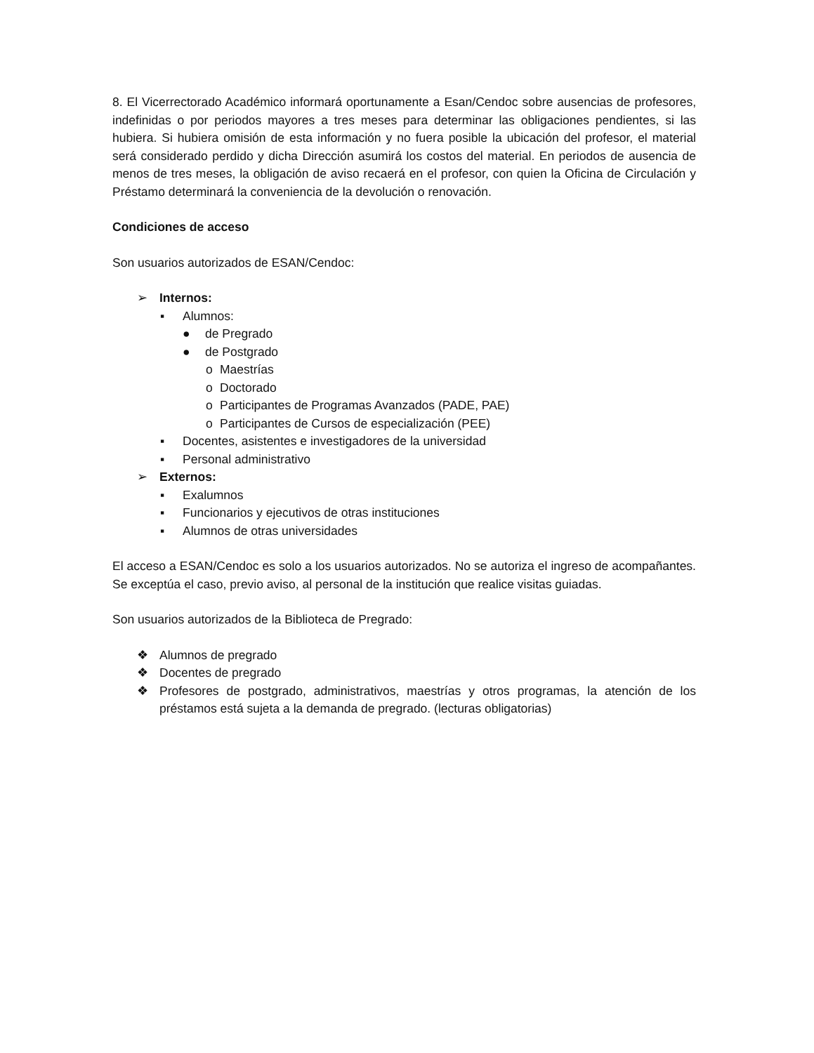8. El Vicerrectorado Académico informará oportunamente a Esan/Cendoc sobre ausencias de profesores, indefinidas o por periodos mayores a tres meses para determinar las obligaciones pendientes, si las hubiera. Si hubiera omisión de esta información y no fuera posible la ubicación del profesor, el material será considerado perdido y dicha Dirección asumirá los costos del material. En periodos de ausencia de menos de tres meses, la obligación de aviso recaerá en el profesor, con quien la Oficina de Circulación y Préstamo determinará la conveniencia de la devolución o renovación.
Condiciones de acceso
Son usuarios autorizados de ESAN/Cendoc:
➢ Internos:
▪ Alumnos:
● de Pregrado
● de Postgrado
o Maestrías
o Doctorado
o Participantes de Programas Avanzados (PADE, PAE)
o Participantes de Cursos de especialización (PEE)
▪ Docentes, asistentes e investigadores de la universidad
▪ Personal administrativo
➢ Externos:
▪ Exalumnos
▪ Funcionarios y ejecutivos de otras instituciones
▪ Alumnos de otras universidades
El acceso a ESAN/Cendoc es solo a los usuarios autorizados. No se autoriza el ingreso de acompañantes. Se exceptúa el caso, previo aviso, al personal de la institución que realice visitas guiadas.
Son usuarios autorizados de la Biblioteca de Pregrado:
❖ Alumnos de pregrado
❖ Docentes de pregrado
❖ Profesores de postgrado, administrativos, maestrías y otros programas, la atención de los préstamos está sujeta a la demanda de pregrado. (lecturas obligatorias)